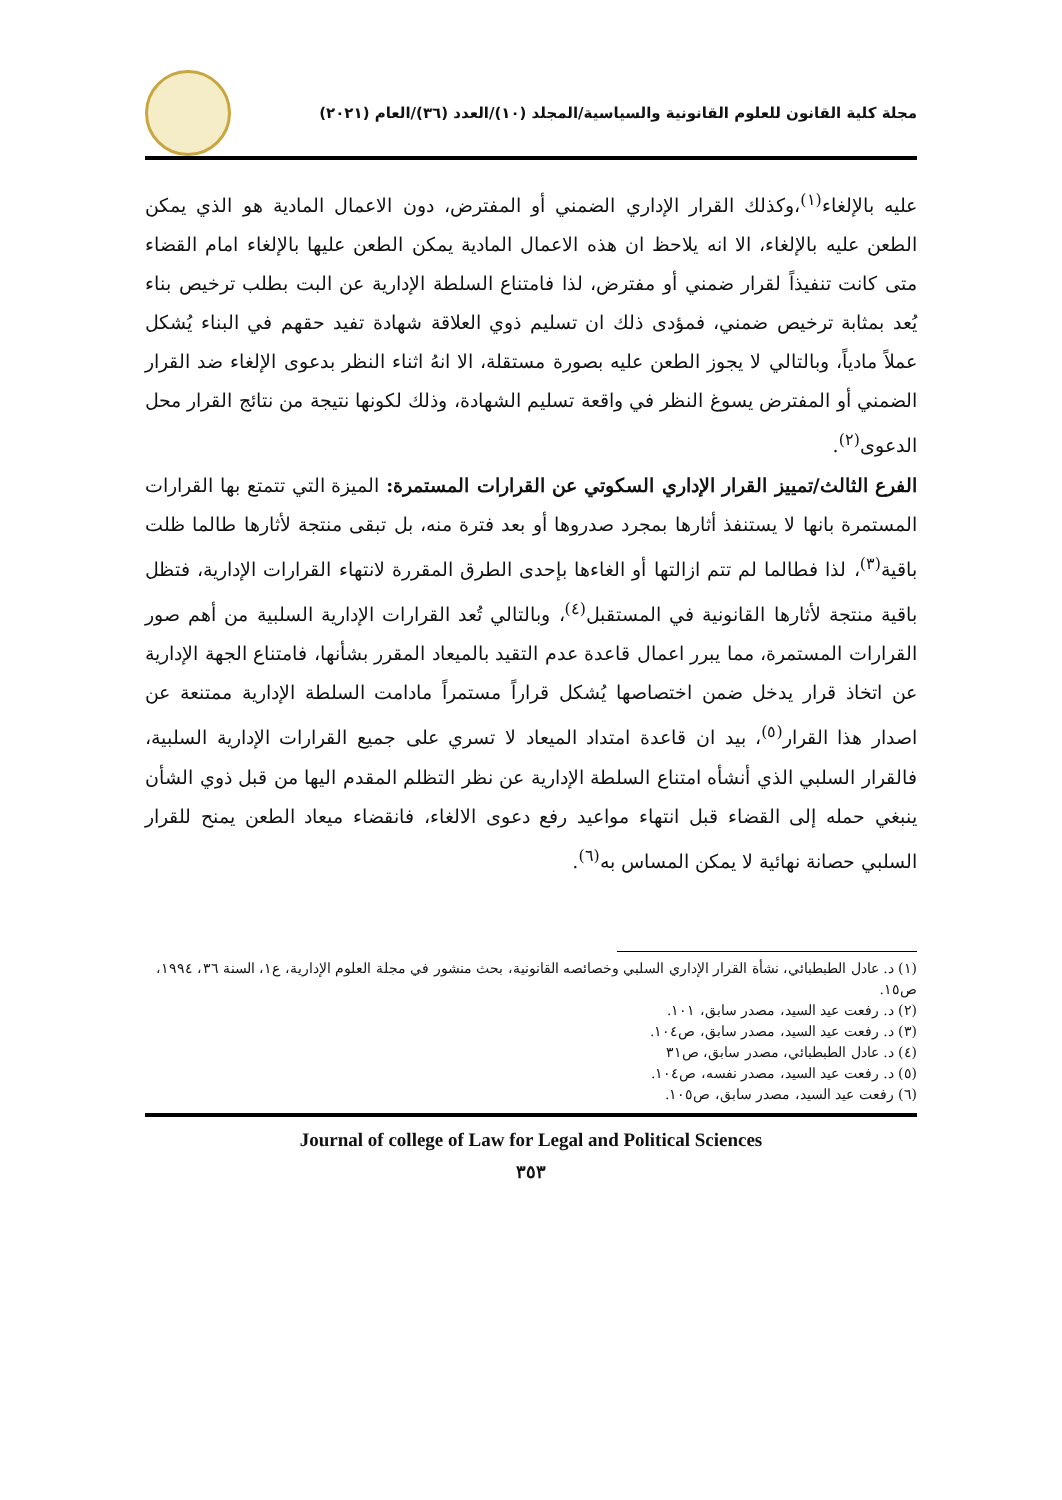مجلة كلية القانون للعلوم القانونية والسياسية/المجلد (١٠)/العدد (٣٦)/العام (٢٠٢١)
عليه بالإلغاء<sup>(١)</sup>،وكذلك القرار الإداري الضمني أو المفترض، دون الاعمال المادية هو الذي يمكن الطعن عليه بالإلغاء، الا انه يلاحظ ان هذه الاعمال المادية يمكن الطعن عليها بالإلغاء امام القضاء متى كانت تنفيذاً لقرار ضمني أو مفترض، لذا فامتناع السلطة الإدارية عن البت بطلب ترخيص بناء يُعد بمثابة ترخيص ضمني، فمؤدى ذلك ان تسليم ذوي العلاقة شهادة تفيد حقهم في البناء يُشكل عملاً مادياً، وبالتالي لا يجوز الطعن عليه بصورة مستقلة، الا انهُ اثناء النظر بدعوى الإلغاء ضد القرار الضمني أو المفترض يسوغ النظر في واقعة تسليم الشهادة، وذلك لكونها نتيجة من نتائج القرار محل الدعوى<sup>(٢)</sup>.
الفرع الثالث/تمييز القرار الإداري السكوتي عن القرارات المستمرة: الميزة التي تتمتع بها القرارات المستمرة بانها لا يستنفذ أثارها بمجرد صدروها أو بعد فترة منه، بل تبقى منتجة لأثارها طالما ظلت باقية<sup>(٣)</sup>، لذا فطالما لم تتم ازالتها أو الغاءها بإحدى الطرق المقررة لانتهاء القرارات الإدارية، فتظل باقية منتجة لأثارها القانونية في المستقبل<sup>(٤)</sup>، وبالتالي تُعد القرارات الإدارية السلبية من أهم صور القرارات المستمرة، مما يبرر اعمال قاعدة عدم التقيد بالميعاد المقرر بشأنها، فامتناع الجهة الإدارية عن اتخاذ قرار يدخل ضمن اختصاصها يُشكل قراراً مستمراً مادامت السلطة الإدارية ممتنعة عن اصدار هذا القرار<sup>(٥)</sup>، بيد ان قاعدة امتداد الميعاد لا تسري على جميع القرارات الإدارية السلبية، فالقرار السلبي الذي أنشأه امتناع السلطة الإدارية عن نظر التظلم المقدم اليها من قبل ذوي الشأن ينبغي حمله إلى القضاء قبل انتهاء مواعيد رفع دعوى الالغاء، فانقضاء ميعاد الطعن يمنح للقرار السلبي حصانة نهائية لا يمكن المساس به<sup>(٦)</sup>.
(١) د. عادل الطبطبائي، نشأة القرار الإداري السلبي وخصائصه القانونية، بحث منشور في مجلة العلوم الإدارية، ع١، السنة ٣٦، ١٩٩٤، ص١٥.
(٢) د. رفعت عيد السيد، مصدر سابق، ١٠١.
(٣) د. رفعت عيد السيد، مصدر سابق، ص١٠٤.
(٤) د. عادل الطبطبائي، مصدر سابق، ص٣١
(٥) د. رفعت عيد السيد، مصدر نفسه، ص١٠٤.
(٦) رفعت عيد السيد، مصدر سابق، ص١٠٥.
Journal of college of Law for Legal and Political Sciences
٣٥٣